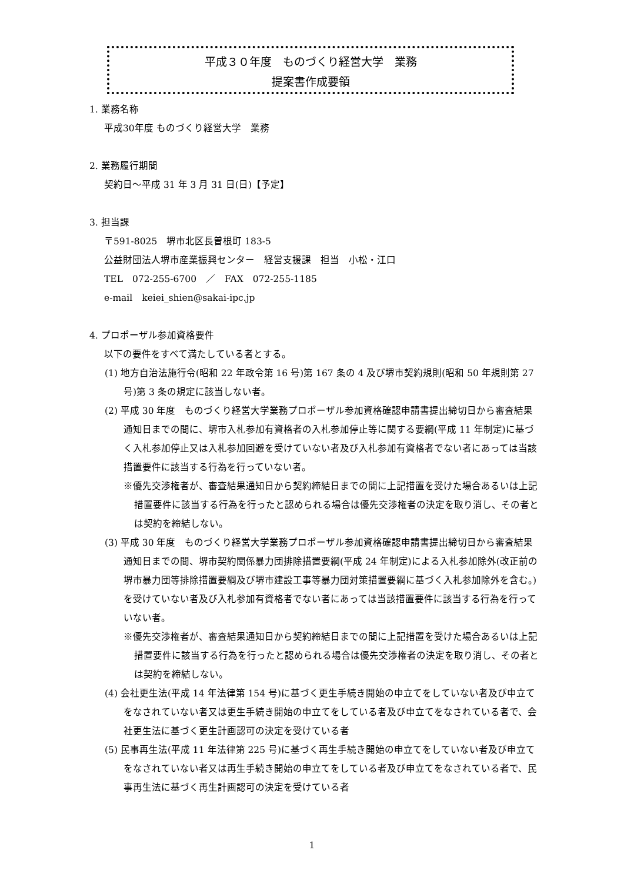平成３０年度　ものづくり経営大学　業務
提案書作成要領
1. 業務名称
平成30年度 ものづくり経営大学　業務
2. 業務履行期間
契約日～平成 31 年 3 月 31 日(日)【予定】
3. 担当課
〒591-8025　堺市北区長曽根町 183-5
公益財団法人堺市産業振興センター　経営支援課　担当　小松・江口
TEL　072-255-6700　／　FAX　072-255-1185
e-mail　keiei_shien@sakai-ipc.jp
4. プロポーザル参加資格要件
以下の要件をすべて満たしている者とする。
(1) 地方自治法施行令(昭和 22 年政令第 16 号)第 167 条の 4 及び堺市契約規則(昭和 50 年規則第 27 号)第 3 条の規定に該当しない者。
(2) 平成 30 年度　ものづくり経営大学業務プロポーザル参加資格確認申請書提出締切日から審査結果通知日までの間に、堺市入札参加有資格者の入札参加停止等に関する要綱(平成 11 年制定)に基づく入札参加停止又は入札参加回避を受けていない者及び入札参加有資格者でない者にあっては当該措置要件に該当する行為を行っていない者。
※優先交渉権者が、審査結果通知日から契約締結日までの間に上記措置を受けた場合あるいは上記措置要件に該当する行為を行ったと認められる場合は優先交渉権者の決定を取り消し、その者とは契約を締結しない。
(3) 平成 30 年度　ものづくり経営大学業務プロポーザル参加資格確認申請書提出締切日から審査結果通知日までの間、堺市契約関係暴力団排除措置要綱(平成 24 年制定)による入札参加除外(改正前の堺市暴力団等排除措置要綱及び堺市建設工事等暴力団対策措置要綱に基づく入札参加除外を含む。)を受けていない者及び入札参加有資格者でない者にあっては当該措置要件に該当する行為を行っていない者。
※優先交渉権者が、審査結果通知日から契約締結日までの間に上記措置を受けた場合あるいは上記措置要件に該当する行為を行ったと認められる場合は優先交渉権者の決定を取り消し、その者とは契約を締結しない。
(4) 会社更生法(平成 14 年法律第 154 号)に基づく更生手続き開始の申立てをしていない者及び申立てをなされていない者又は更生手続き開始の申立てをしている者及び申立てをなされている者で、会社更生法に基づく更生計画認可の決定を受けている者
(5) 民事再生法(平成 11 年法律第 225 号)に基づく再生手続き開始の申立てをしていない者及び申立てをなされていない者又は再生手続き開始の申立てをしている者及び申立てをなされている者で、民事再生法に基づく再生計画認可の決定を受けている者
1